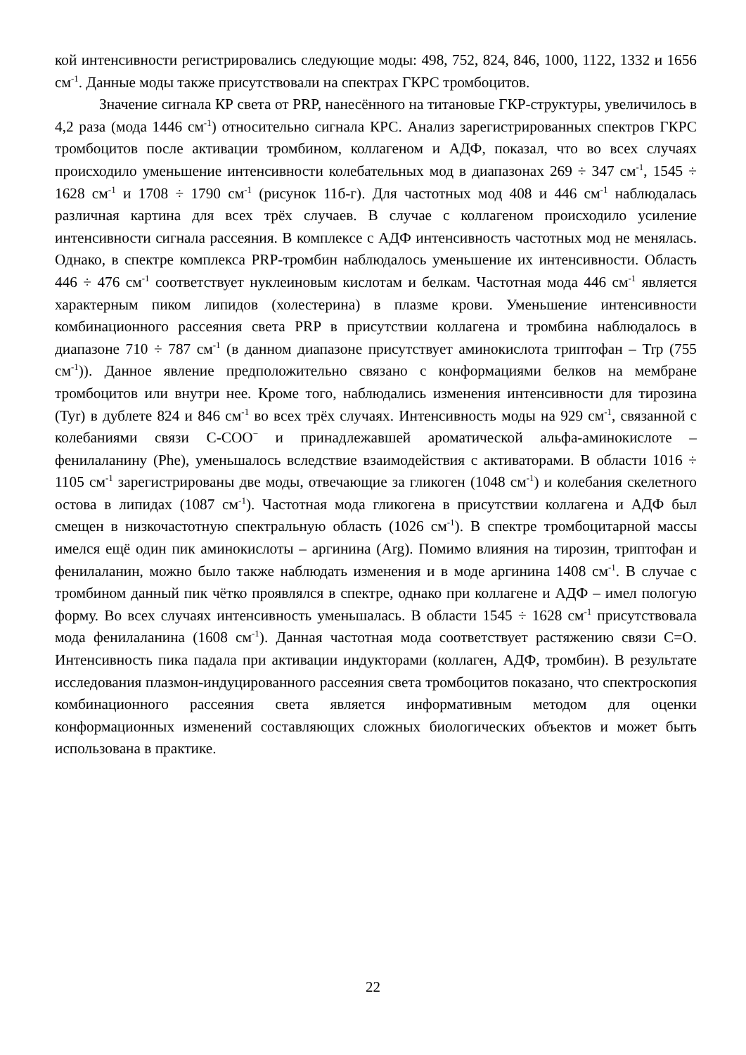кой интенсивности регистрировались следующие моды: 498, 752, 824, 846, 1000, 1122, 1332 и 1656 см<sup>-1</sup>. Данные моды также присутствовали на спектрах ГКРС тромбоцитов.
Значение сигнала КР света от PRP, нанесённого на титановые ГКР-структуры, увеличилось в 4,2 раза (мода 1446 см<sup>-1</sup>) относительно сигнала КРС. Анализ зарегистрированных спектров ГКРС тромбоцитов после активации тромбином, коллагеном и АДФ, показал, что во всех случаях происходило уменьшение интенсивности колебательных мод в диапазонах 269 ÷ 347 см<sup>-1</sup>, 1545 ÷ 1628 см<sup>-1</sup> и 1708 ÷ 1790 см<sup>-1</sup> (рисунок 11б-г). Для частотных мод 408 и 446 см<sup>-1</sup> наблюдалась различная картина для всех трёх случаев. В случае с коллагеном происходило усиление интенсивности сигнала рассеяния. В комплексе с АДФ интенсивность частотных мод не менялась. Однако, в спектре комплекса PRP-тромбин наблюдалось уменьшение их интенсивности. Область 446 ÷ 476 см<sup>-1</sup> соответствует нуклеиновым кислотам и белкам. Частотная мода 446 см<sup>-1</sup> является характерным пиком липидов (холестерина) в плазме крови. Уменьшение интенсивности комбинационного рассеяния света PRP в присутствии коллагена и тромбина наблюдалось в диапазоне 710 ÷ 787 см<sup>-1</sup> (в данном диапазоне присутствует аминокислота триптофан – Trp (755 см<sup>-1</sup>)). Данное явление предположительно связано с конформациями белков на мембране тромбоцитов или внутри нее. Кроме того, наблюдались изменения интенсивности для тирозина (Tyr) в дублете 824 и 846 см<sup>-1</sup> во всех трёх случаях. Интенсивность моды на 929 см<sup>-1</sup>, связанной с колебаниями связи C-COO<sup>−</sup> и принадлежавшей ароматической альфа-аминокислоте – фенилаланину (Phe), уменьшалось вследствие взаимодействия с активаторами. В области 1016 ÷ 1105 см<sup>-1</sup> зарегистрированы две моды, отвечающие за гликоген (1048 см<sup>-1</sup>) и колебания скелетного остова в липидах (1087 см<sup>-1</sup>). Частотная мода гликогена в присутствии коллагена и АДФ был смещен в низкочастотную спектральную область (1026 см<sup>-1</sup>). В спектре тромбоцитарной массы имелся ещё один пик аминокислоты – аргинина (Arg). Помимо влияния на тирозин, триптофан и фенилаланин, можно было также наблюдать изменения и в моде аргинина 1408 см<sup>-1</sup>. В случае с тромбином данный пик чётко проявлялся в спектре, однако при коллагене и АДФ – имел пологую форму. Во всех случаях интенсивность уменьшалась. В области 1545 ÷ 1628 см<sup>-1</sup> присутствовала мода фенилаланина (1608 см<sup>-1</sup>). Данная частотная мода соответствует растяжению связи C=O. Интенсивность пика падала при активации индукторами (коллаген, АДФ, тромбин). В результате исследования плазмон-индуцированного рассеяния света тромбоцитов показано, что спектроскопия комбинационного рассеяния света является информативным методом для оценки конформационных изменений составляющих сложных биологических объектов и может быть использована в практике.
22